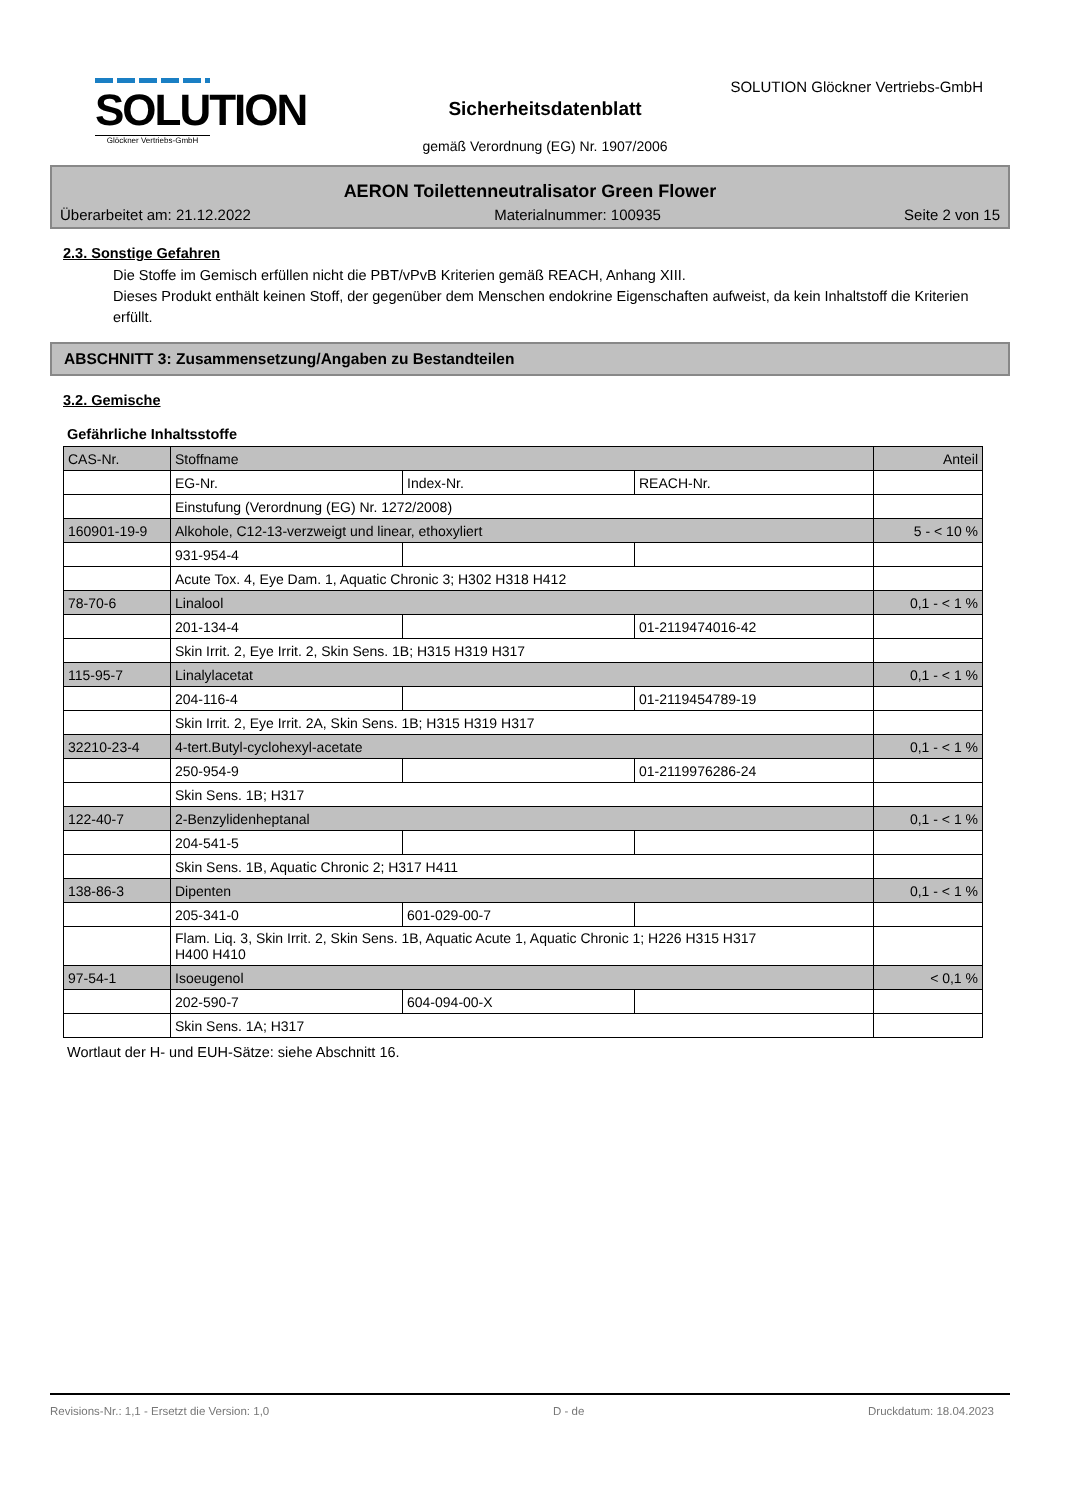SOLUTION
Glöckner Vertriebs-GmbH
SOLUTION Glöckner Vertriebs-GmbH
Sicherheitsdatenblatt
gemäß Verordnung (EG) Nr. 1907/2006
AERON Toilettenneutralisator Green Flower
Überarbeitet am: 21.12.2022 Materialnummer: 100935 Seite 2 von 15
2.3. Sonstige Gefahren
Die Stoffe im Gemisch erfüllen nicht die PBT/vPvB Kriterien gemäß REACH, Anhang XIII.
Dieses Produkt enthält keinen Stoff, der gegenüber dem Menschen endokrine Eigenschaften aufweist, da kein Inhaltstoff die Kriterien erfüllt.
ABSCHNITT 3: Zusammensetzung/Angaben zu Bestandteilen
3.2. Gemische
Gefährliche Inhaltsstoffe
| CAS-Nr. | Stoffname | | | Anteil |
| | EG-Nr. | Index-Nr. | REACH-Nr. | |
| | Einstufung (Verordnung (EG) Nr. 1272/2008) | | | |
| 160901-19-9 | Alkohole, C12-13-verzweigt und linear, ethoxyliert | | | 5 - < 10 % |
| | 931-954-4 | | | |
| | Acute Tox. 4, Eye Dam. 1, Aquatic Chronic 3; H302 H318 H412 | | | |
| 78-70-6 | Linalool | | | 0,1 - < 1 % |
| | 201-134-4 | | 01-2119474016-42 | |
| | Skin Irrit. 2, Eye Irrit. 2, Skin Sens. 1B; H315 H319 H317 | | | |
| 115-95-7 | Linalylacetat | | | 0,1 - < 1 % |
| | 204-116-4 | | 01-2119454789-19 | |
| | Skin Irrit. 2, Eye Irrit. 2A, Skin Sens. 1B; H315 H319 H317 | | | |
| 32210-23-4 | 4-tert.Butyl-cyclohexyl-acetate | | | 0,1 - < 1 % |
| | 250-954-9 | | 01-2119976286-24 | |
| | Skin Sens. 1B; H317 | | | |
| 122-40-7 | 2-Benzylidenheptanal | | | 0,1 - < 1 % |
| | 204-541-5 | | | |
| | Skin Sens. 1B, Aquatic Chronic 2; H317 H411 | | | |
| 138-86-3 | Dipenten | | | 0,1 - < 1 % |
| | 205-341-0 | 601-029-00-7 | | |
| | Flam. Liq. 3, Skin Irrit. 2, Skin Sens. 1B, Aquatic Acute 1, Aquatic Chronic 1; H226 H315 H317 H400 H410 | | | |
| 97-54-1 | Isoeugenol | | | < 0,1 % |
| | 202-590-7 | 604-094-00-X | | |
| | Skin Sens. 1A; H317 | | | |
Wortlaut der H- und EUH-Sätze: siehe Abschnitt 16.
Revisions-Nr.: 1,1 - Ersetzt die Version: 1,0 D - de Druckdatum: 18.04.2023